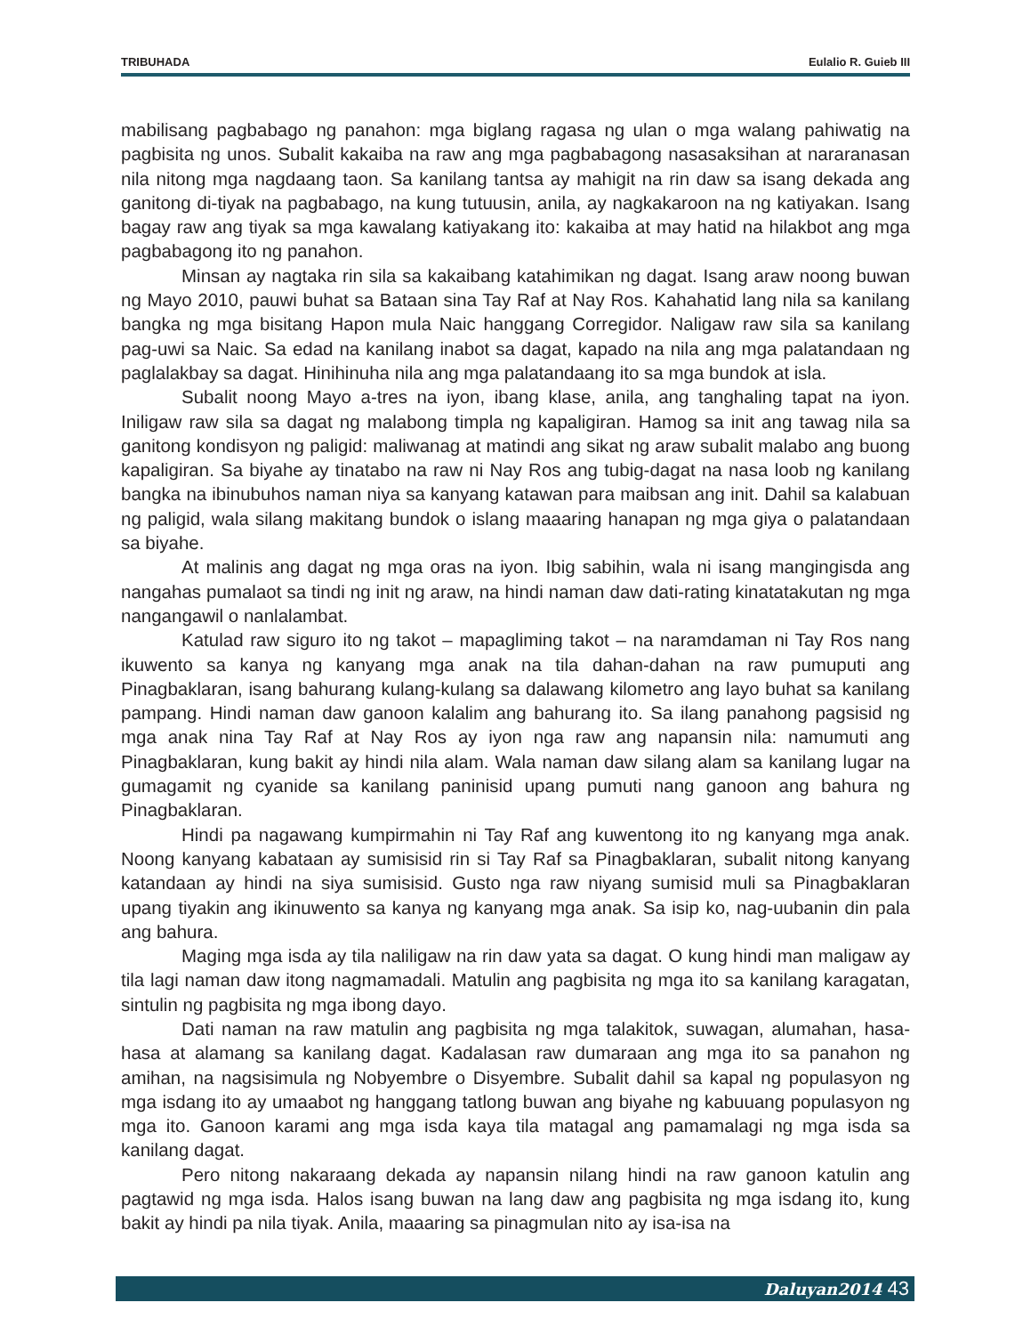TRIBUHADA Eulalio R. Guieb III
mabilisang pagbabago ng panahon: mga biglang ragasa ng ulan o mga walang pahiwatig na pagbisita ng unos. Subalit kakaiba na raw ang mga pagbabagong nasasaksihan at nararanasan nila nitong mga nagdaang taon. Sa kanilang tantsa ay mahigit na rin daw sa isang dekada ang ganitong di-tiyak na pagbabago, na kung tutuusin, anila, ay nagkakaroon na ng katiyakan. Isang bagay raw ang tiyak sa mga kawalang katiyakang ito: kakaiba at may hatid na hilakbot ang mga pagbabagong ito ng panahon.
Minsan ay nagtaka rin sila sa kakaibang katahimikan ng dagat. Isang araw noong buwan ng Mayo 2010, pauwi buhat sa Bataan sina Tay Raf at Nay Ros. Kahahatid lang nila sa kanilang bangka ng mga bisitang Hapon mula Naic hanggang Corregidor. Naligaw raw sila sa kanilang pag-uwi sa Naic. Sa edad na kanilang inabot sa dagat, kapado na nila ang mga palatandaan ng paglalakbay sa dagat. Hinihinuha nila ang mga palatandaang ito sa mga bundok at isla.
Subalit noong Mayo a-tres na iyon, ibang klase, anila, ang tanghaling tapat na iyon. Iniligaw raw sila sa dagat ng malabong timpla ng kapaligiran. Hamog sa init ang tawag nila sa ganitong kondisyon ng paligid: maliwanag at matindi ang sikat ng araw subalit malabo ang buong kapaligiran. Sa biyahe ay tinatabo na raw ni Nay Ros ang tubig-dagat na nasa loob ng kanilang bangka na ibinubuhos naman niya sa kanyang katawan para maibsan ang init. Dahil sa kalabuan ng paligid, wala silang makitang bundok o islang maaaring hanapan ng mga giya o palatandaan sa biyahe.
At malinis ang dagat ng mga oras na iyon. Ibig sabihin, wala ni isang mangingisda ang nangahas pumalaot sa tindi ng init ng araw, na hindi naman daw dati-rating kinatatakutan ng mga nangangawil o nanlalambat.
Katulad raw siguro ito ng takot – mapagliming takot – na naramdaman ni Tay Ros nang ikuwento sa kanya ng kanyang mga anak na tila dahan-dahan na raw pumuputi ang Pinagbaklaran, isang bahurang kulang-kulang sa dalawang kilometro ang layo buhat sa kanilang pampang. Hindi naman daw ganoon kalalim ang bahurang ito. Sa ilang panahong pagsisid ng mga anak nina Tay Raf at Nay Ros ay iyon nga raw ang napansin nila: namumuti ang Pinagbaklaran, kung bakit ay hindi nila alam. Wala naman daw silang alam sa kanilang lugar na gumagamit ng cyanide sa kanilang paninisid upang pumuti nang ganoon ang bahura ng Pinagbaklaran.
Hindi pa nagawang kumpirmahin ni Tay Raf ang kuwentong ito ng kanyang mga anak. Noong kanyang kabataan ay sumisisid rin si Tay Raf sa Pinagbaklaran, subalit nitong kanyang katandaan ay hindi na siya sumisisid. Gusto nga raw niyang sumisid muli sa Pinagbaklaran upang tiyakin ang ikinuwento sa kanya ng kanyang mga anak. Sa isip ko, nag-uubanin din pala ang bahura.
Maging mga isda ay tila naliligaw na rin daw yata sa dagat. O kung hindi man maligaw ay tila lagi naman daw itong nagmamadali. Matulin ang pagbisita ng mga ito sa kanilang karagatan, sintulin ng pagbisita ng mga ibong dayo.
Dati naman na raw matulin ang pagbisita ng mga talakitok, suwagan, alumahan, hasa-hasa at alamang sa kanilang dagat. Kadalasan raw dumaraan ang mga ito sa panahon ng amihan, na nagsisimula ng Nobyembre o Disyembre. Subalit dahil sa kapal ng populasyon ng mga isdang ito ay umaabot ng hanggang tatlong buwan ang biyahe ng kabuuang populasyon ng mga ito. Ganoon karami ang mga isda kaya tila matagal ang pamamalagi ng mga isda sa kanilang dagat.
Pero nitong nakaraang dekada ay napansin nilang hindi na raw ganoon katulin ang pagtawid ng mga isda. Halos isang buwan na lang daw ang pagbisita ng mga isdang ito, kung bakit ay hindi pa nila tiyak. Anila, maaaring sa pinagmulan nito ay isa-isa na
Daluyan2014 43